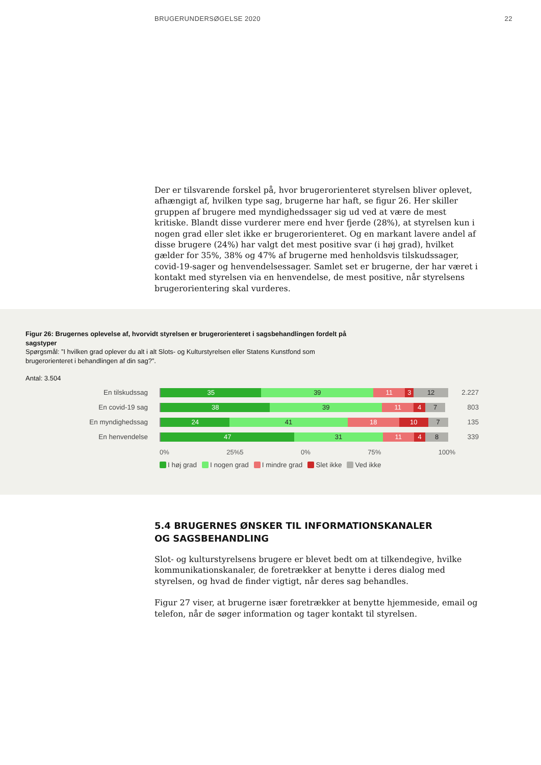BRUGERUNDERSØGELSE 2020 22
Der er tilsvarende forskel på, hvor brugerorienteret styrelsen bliver oplevet, afhængigt af, hvilken type sag, brugerne har haft, se figur 26. Her skiller gruppen af brugere med myndighedssager sig ud ved at være de mest kritiske. Blandt disse vurderer mere end hver fjerde (28%), at styrelsen kun i nogen grad eller slet ikke er brugerorienteret. Og en markant lavere andel af disse brugere (24%) har valgt det mest positive svar (i høj grad), hvilket gælder for 35%, 38% og 47% af brugerne med henholdsvis tilskudssager, covid-19-sager og henvendelsessager. Samlet set er brugerne, der har været i kontakt med styrelsen via en henvendelse, de mest positive, når styrelsens brugerorientering skal vurderes.
Figur 26: Brugernes oplevelse af, hvorvidt styrelsen er brugerorienteret i sagsbehandlingen fordelt på sagstyper
Spørgsmål: ”I hvilken grad oplever du alt i alt Slots- og Kulturstyrelsen eller Statens Kunstfond som brugerorienteret i behandlingen af din sag?”.
Antal: 3.504
En tilskudssag
35 39 11 3 12
2.227
En covid-19 sag
38 39 11 4 7
803
En myndighedssag
24 41 18 10 7
135
En henvendelse
47 31 11 4 8
339
0% 25%5 0% 75% 100%
I høj grad I nogen grad I mindre grad Slet ikke Ved ikke
5.4 BRUGERNES ØNSKER TIL INFORMATIONSKANALER
OG SAGSBEHANDLING
Slot- og kulturstyrelsens brugere er blevet bedt om at tilkendegive, hvilke kommunikationskanaler, de foretrækker at benytte i deres dialog med styrelsen, og hvad de finder vigtigt, når deres sag behandles.
Figur 27 viser, at brugerne især foretrækker at benytte hjemmeside, email og telefon, når de søger information og tager kontakt til styrelsen.